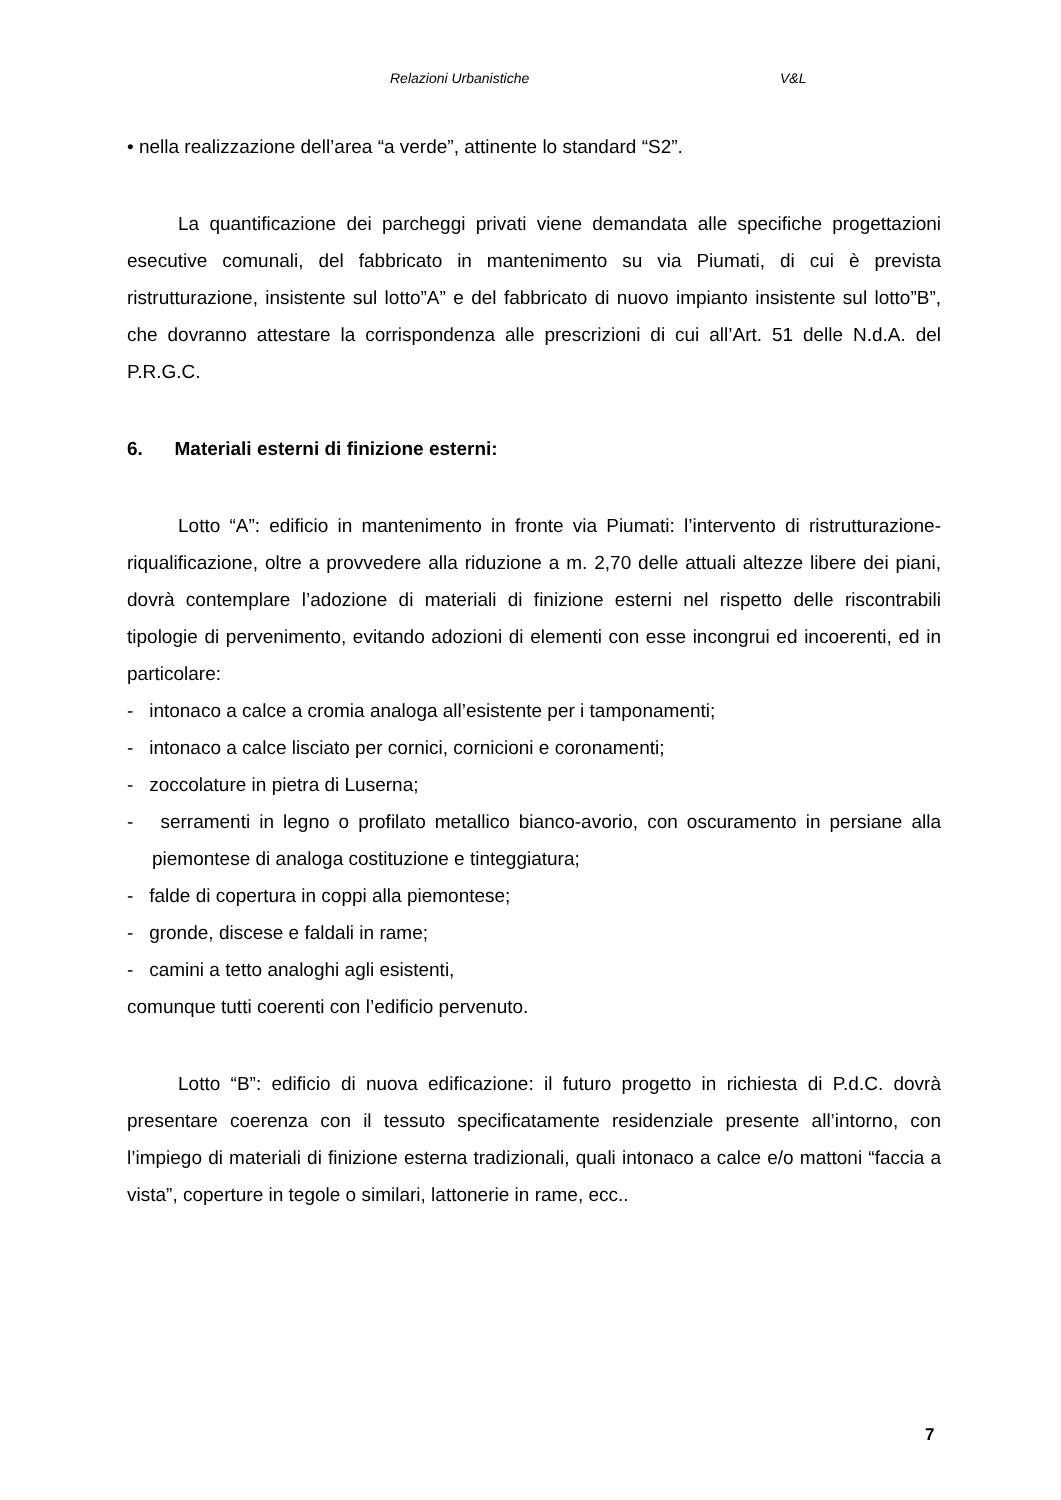Relazioni Urbanistiche V&L
• nella realizzazione dell’area “a verde”, attinente lo standard “S2”.
La quantificazione dei parcheggi privati viene demandata alle specifiche progettazioni esecutive comunali, del fabbricato in mantenimento su via Piumati, di cui è prevista ristrutturazione, insistente sul lotto”A” e del fabbricato di nuovo impianto insistente sul lotto”B”, che dovranno attestare la corrispondenza alle prescrizioni di cui all’Art. 51 delle N.d.A. del P.R.G.C.
6. Materiali esterni di finizione esterni:
Lotto “A”: edificio in mantenimento in fronte via Piumati: l’intervento di ristrutturazione-riqualificazione, oltre a provvedere alla riduzione a m. 2,70 delle attuali altezze libere dei piani, dovrà contemplare l’adozione di materiali di finizione esterni nel rispetto delle riscontrabili tipologie di pervenimento, evitando adozioni di elementi con esse incongrui ed incoerenti, ed in particolare:
- intonaco a calce a cromia analoga all’esistente per i tamponamenti;
- intonaco a calce lisciato per cornici, cornicioni e coronamenti;
- zoccolature in pietra di Luserna;
- serramenti in legno o profilato metallico bianco-avorio, con oscuramento in persiane alla piemontese di analoga costituzione e tinteggiatura;
- falde di copertura in coppi alla piemontese;
- gronde, discese e faldali in rame;
- camini a tetto analoghi agli esistenti,
comunque tutti coerenti con l’edificio pervenuto.
Lotto “B”: edificio di nuova edificazione: il futuro progetto in richiesta di P.d.C. dovrà presentare coerenza con il tessuto specificatamente residenziale presente all’intorno, con l’impiego di materiali di finizione esterna tradizionali, quali intonaco a calce e/o mattoni “faccia a vista”, coperture in tegole o similari, lattonerie in rame, ecc..
7